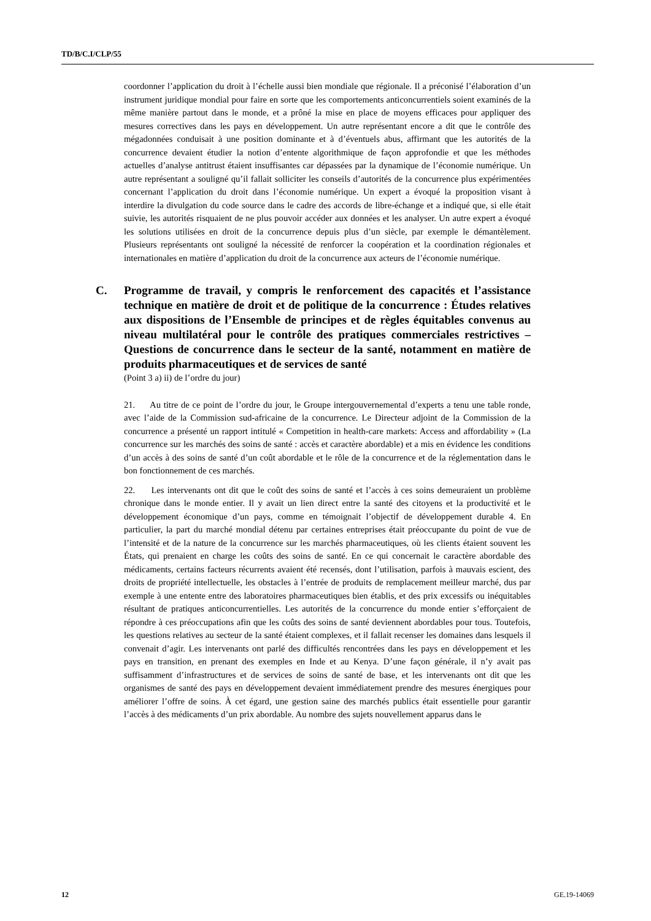TD/B/C.I/CLP/55
coordonner l’application du droit à l’échelle aussi bien mondiale que régionale. Il a préconisé l’élaboration d’un instrument juridique mondial pour faire en sorte que les comportements anticoncurrentiels soient examinés de la même manière partout dans le monde, et a prôné la mise en place de moyens efficaces pour appliquer des mesures correctives dans les pays en développement. Un autre représentant encore a dit que le contrôle des mégadonnées conduisait à une position dominante et à d’éventuels abus, affirmant que les autorités de la concurrence devaient étudier la notion d’entente algorithmique de façon approfondie et que les méthodes actuelles d’analyse antitrust étaient insuffisantes car dépassées par la dynamique de l’économie numérique. Un autre représentant a souligné qu’il fallait solliciter les conseils d’autorités de la concurrence plus expérimentées concernant l’application du droit dans l’économie numérique. Un expert a évoqué la proposition visant à interdire la divulgation du code source dans le cadre des accords de libre-échange et a indiqué que, si elle était suivie, les autorités risquaient de ne plus pouvoir accéder aux données et les analyser. Un autre expert a évoqué les solutions utilisées en droit de la concurrence depuis plus d’un siècle, par exemple le démantèlement. Plusieurs représentants ont souligné la nécessité de renforcer la coopération et la coordination régionales et internationales en matière d’application du droit de la concurrence aux acteurs de l’économie numérique.
C. Programme de travail, y compris le renforcement des capacités et l’assistance technique en matière de droit et de politique de la concurrence : Études relatives aux dispositions de l’Ensemble de principes et de règles équitables convenus au niveau multilatéral pour le contrôle des pratiques commerciales restrictives – Questions de concurrence dans le secteur de la santé, notamment en matière de produits pharmaceutiques et de services de santé
(Point 3 a) ii) de l’ordre du jour)
21. Au titre de ce point de l’ordre du jour, le Groupe intergouvernemental d’experts a tenu une table ronde, avec l’aide de la Commission sud-africaine de la concurrence. Le Directeur adjoint de la Commission de la concurrence a présenté un rapport intitulé « Competition in health-care markets: Access and affordability » (La concurrence sur les marchés des soins de santé : accès et caractère abordable) et a mis en évidence les conditions d’un accès à des soins de santé d’un coût abordable et le rôle de la concurrence et de la réglementation dans le bon fonctionnement de ces marchés.
22. Les intervenants ont dit que le coût des soins de santé et l’accès à ces soins demeuraient un problème chronique dans le monde entier. Il y avait un lien direct entre la santé des citoyens et la productivité et le développement économique d’un pays, comme en témoignait l’objectif de développement durable 4. En particulier, la part du marché mondial détenu par certaines entreprises était préoccupante du point de vue de l’intensité et de la nature de la concurrence sur les marchés pharmaceutiques, où les clients étaient souvent les États, qui prenaient en charge les coûts des soins de santé. En ce qui concernait le caractère abordable des médicaments, certains facteurs récurrents avaient été recensés, dont l’utilisation, parfois à mauvais escient, des droits de propriété intellectuelle, les obstacles à l’entrée de produits de remplacement meilleur marché, dus par exemple à une entente entre des laboratoires pharmaceutiques bien établis, et des prix excessifs ou inéquitables résultant de pratiques anticoncurrentielles. Les autorités de la concurrence du monde entier s’efforçaient de répondre à ces préoccupations afin que les coûts des soins de santé deviennent abordables pour tous. Toutefois, les questions relatives au secteur de la santé étaient complexes, et il fallait recenser les domaines dans lesquels il convenait d’agir. Les intervenants ont parlé des difficultés rencontrées dans les pays en développement et les pays en transition, en prenant des exemples en Inde et au Kenya. D’une façon générale, il n’y avait pas suffisamment d’infrastructures et de services de soins de santé de base, et les intervenants ont dit que les organismes de santé des pays en développement devaient immédiatement prendre des mesures énergiques pour améliorer l’offre de soins. À cet égard, une gestion saine des marchés publics était essentielle pour garantir l’accès à des médicaments d’un prix abordable. Au nombre des sujets nouvellement apparus dans le
12 GE.19-14069